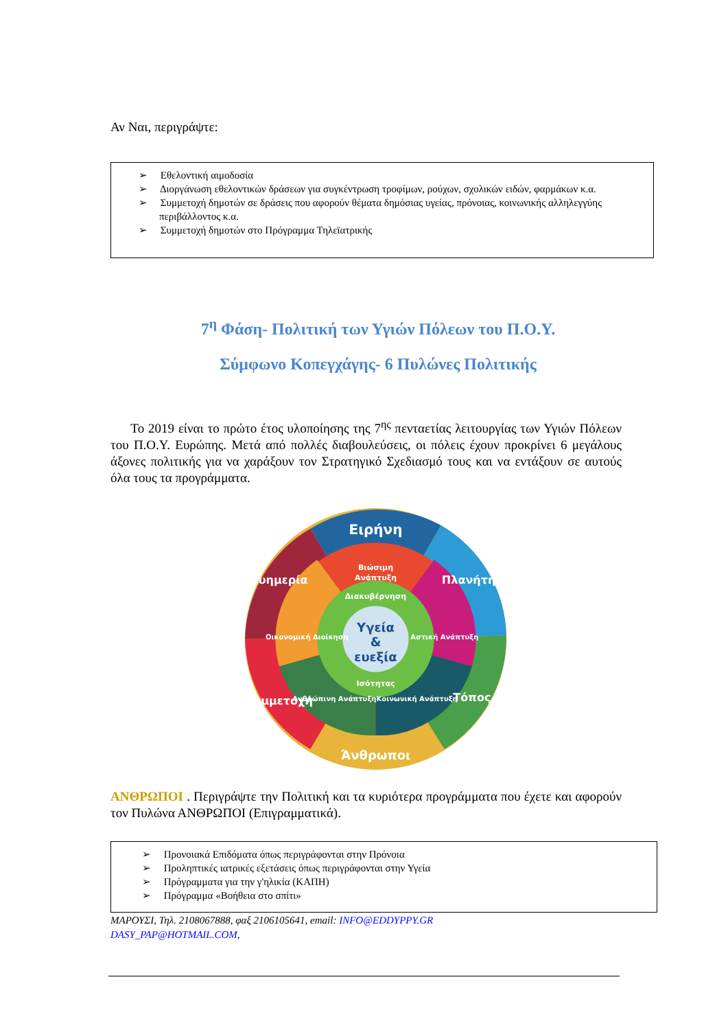Αν Ναι, περιγράψτε:
➢ Εθελοντική αιμοδοσία
➢ Διοργάνωση εθελοντικών δράσεων για συγκέντρωση τροφίμων, ρούχων, σχολικών ειδών, φαρμάκων κ.α.
➢ Συμμετοχή δημοτών σε δράσεις που αφορούν θέματα δημόσιας υγείας, πρόνοιας, κοινωνικής αλληλεγγύης περιβάλλοντος κ.α.
➢ Συμμετοχή δημοτών στο Πρόγραμμα Τηλεϊατρικής
7<sup>η</sup> Φάση- Πολιτική των Υγιών Πόλεων του Π.Ο.Υ.
Σύμφωνο Κοπεγχάγης- 6 Πυλώνες Πολιτικής
Το 2019 είναι το πρώτο έτος υλοποίησης της 7<sup>ης</sup> πενταετίας λειτουργίας των Υγιών Πόλεων του Π.Ο.Υ. Ευρώπης. Μετά από πολλές διαβουλεύσεις, οι πόλεις έχουν προκρίνει 6 μεγάλους άξονες πολιτικής για να χαράξουν τον Στρατηγικό Σχεδιασμό τους και να εντάξουν σε αυτούς όλα τους τα προγράμματα.
Ειρήνη
Πλανήτης
Τόπος
Άνθρωποι
Συμμετοχή
Ευημερία
Βιώσιμη
Ανάπτυξη
Οικονομική Διοίκηση
Αστική Ανάπτυξη
Ανθρώπινη Ανάπτυξη
Κοινωνική Ανάπτυξη
Διακυβέρνηση
Ισότητας
Υγεία
&
ευεξία
ΑΝΘΡΩΠΟΙ . Περιγράψτε την Πολιτική και τα κυριότερα προγράμματα που έχετε και αφορούν τον Πυλώνα ΑΝΘΡΩΠΟΙ (Επιγραμματικά).
➢ Προνοιακά Επιδόματα όπως περιγράφονται στην Πρόνοια
➢ Προληπτικές ιατρικές εξετάσεις όπως περιγράφονται στην Υγεία
➢ Πρόγραμματα για την γ'ηλικία (ΚΑΠΗ)
➢ Πρόγραμμα «Βοήθεια στο σπίτι»
ΜΑΡΟΥΣΙ, Τηλ. 2108067888, φαξ 2106105641, email: INFO@EDDYPPY.GR
DASY_PAP@HOTMAIL.COM,